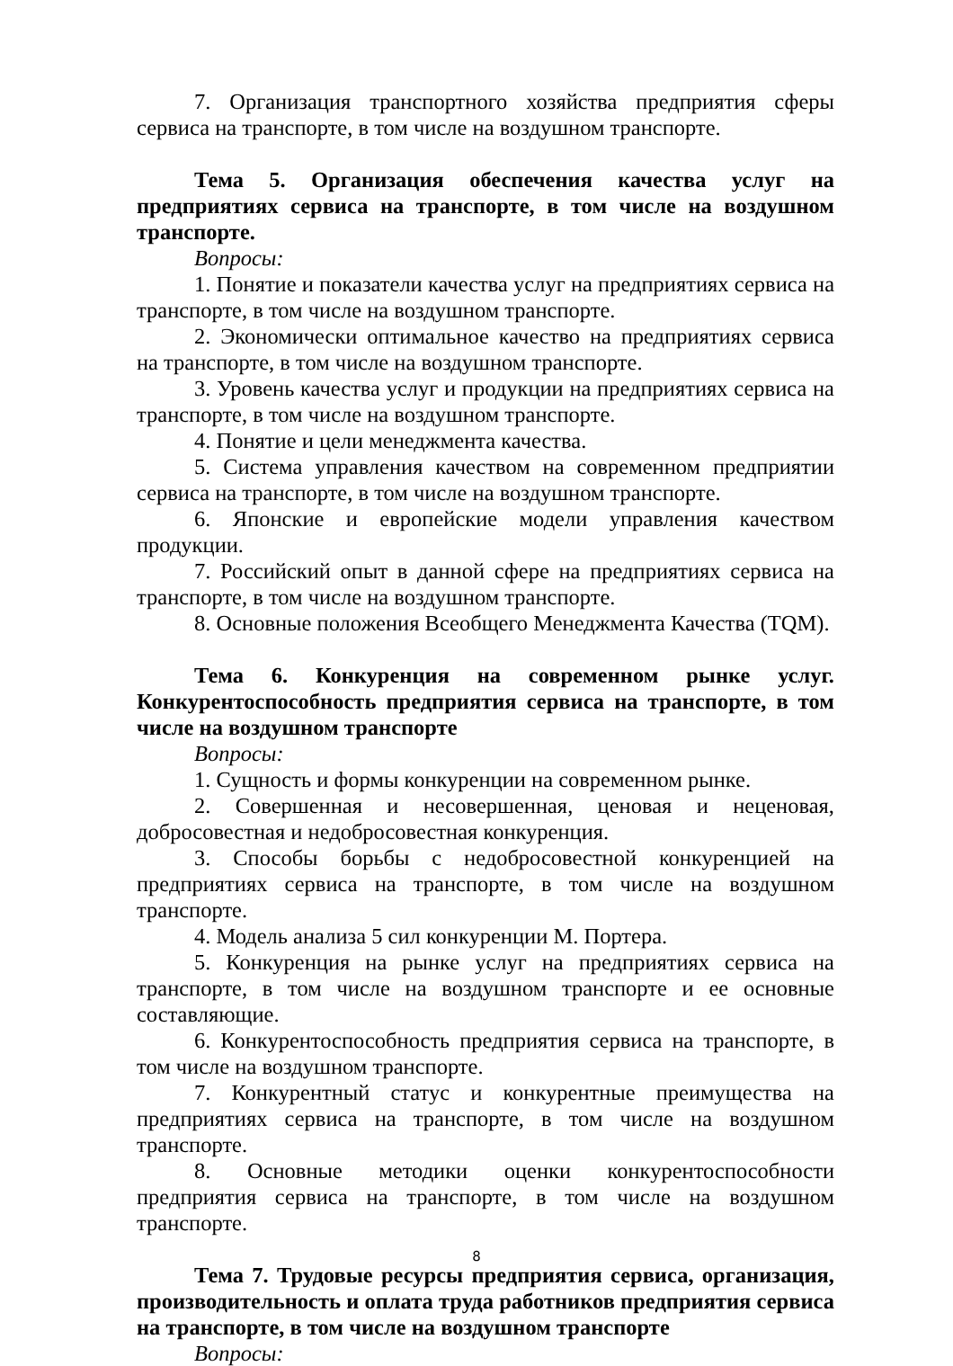7. Организация транспортного хозяйства предприятия сферы сервиса на транспорте, в том числе на воздушном транспорте.
Тема 5. Организация обеспечения качества услуг на предприятиях сервиса на транспорте, в том числе на воздушном транспорте.
Вопросы:
1. Понятие и показатели качества услуг на предприятиях сервиса на транспорте, в том числе на воздушном транспорте.
2. Экономически оптимальное качество на предприятиях сервиса на транспорте, в том числе на воздушном транспорте.
3. Уровень качества услуг и продукции на предприятиях сервиса на транспорте, в том числе на воздушном транспорте.
4. Понятие и цели менеджмента качества.
5. Система управления качеством на современном предприятии сервиса на транспорте, в том числе на воздушном транспорте.
6. Японские и европейские модели управления качеством продукции.
7. Российский опыт в данной сфере на предприятиях сервиса на транспорте, в том числе на воздушном транспорте.
8. Основные положения Всеобщего Менеджмента Качества (TQM).
Тема 6. Конкуренция на современном рынке услуг. Конкурентоспособность предприятия сервиса на транспорте, в том числе на воздушном транспорте
Вопросы:
1. Сущность и формы конкуренции на современном рынке.
2. Совершенная и несовершенная, ценовая и неценовая, добросовестная и недобросовестная конкуренция.
3. Способы борьбы с недобросовестной конкуренцией на предприятиях сервиса на транспорте, в том числе на воздушном транспорте.
4. Модель анализа 5 сил конкуренции М. Портера.
5. Конкуренция на рынке услуг на предприятиях сервиса на транспорте, в том числе на воздушном транспорте и ее основные составляющие.
6. Конкурентоспособность предприятия сервиса на транспорте, в том числе на воздушном транспорте.
7. Конкурентный статус и конкурентные преимущества на предприятиях сервиса на транспорте, в том числе на воздушном транспорте.
8. Основные методики оценки конкурентоспособности предприятия сервиса на транспорте, в том числе на воздушном транспорте.
Тема 7. Трудовые ресурсы предприятия сервиса, организация, производительность и оплата труда работников предприятия сервиса на транспорте, в том числе на воздушном транспорте
Вопросы:
8